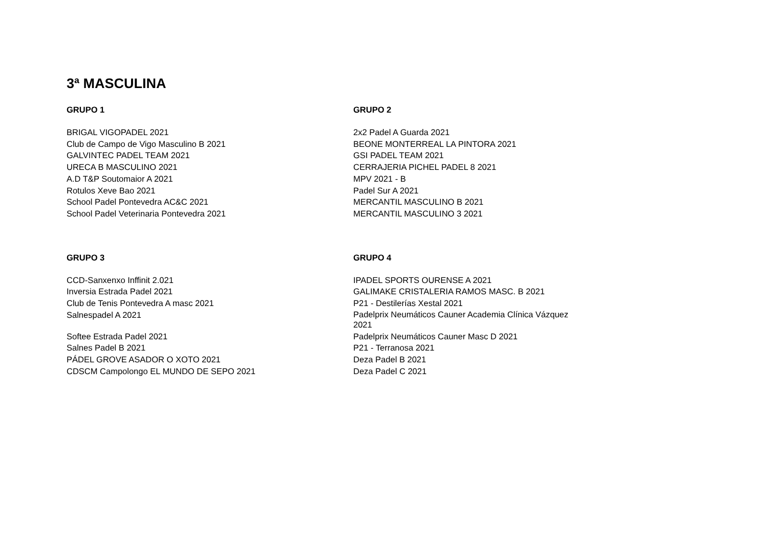3ª MASCULINA
| GRUPO 1 | GRUPO 2 |
| --- | --- |
| BRIGAL VIGOPADEL 2021 | 2x2 Padel A Guarda 2021 |
| Club de Campo de Vigo Masculino B 2021 | BEONE MONTERREAL LA PINTORA 2021 |
| GALVINTEC PADEL TEAM 2021 | GSI PADEL TEAM 2021 |
| URECA B MASCULINO 2021 | CERRAJERIA PICHEL PADEL 8 2021 |
| A.D T&P Soutomaior A 2021 | MPV 2021 - B |
| Rotulos Xeve Bao 2021 | Padel Sur A 2021 |
| School Padel Pontevedra AC&C 2021 | MERCANTIL MASCULINO B 2021 |
| School Padel Veterinaria Pontevedra 2021 | MERCANTIL MASCULINO 3 2021 |
| GRUPO 3 | GRUPO 4 |
| CCD-Sanxenxo Inffinit 2.021 | IPADEL SPORTS OURENSE A 2021 |
| Inversia Estrada Padel 2021 | GALIMAKE CRISTALERIA RAMOS MASC. B 2021 |
| Club de Tenis Pontevedra A masc 2021 | P21 - Destilerías Xestal 2021 |
| Salnespadel A 2021 | Padelprix Neumáticos Cauner Academia Clínica Vázquez 2021 |
| Softee Estrada Padel 2021 | Padelprix Neumáticos Cauner Masc D 2021 |
| Salnes Padel B 2021 | P21 - Terranosa 2021 |
| PÁDEL GROVE ASADOR O XOTO 2021 | Deza Padel B 2021 |
| CDSCM Campolongo EL MUNDO DE SEPO 2021 | Deza Padel C 2021 |